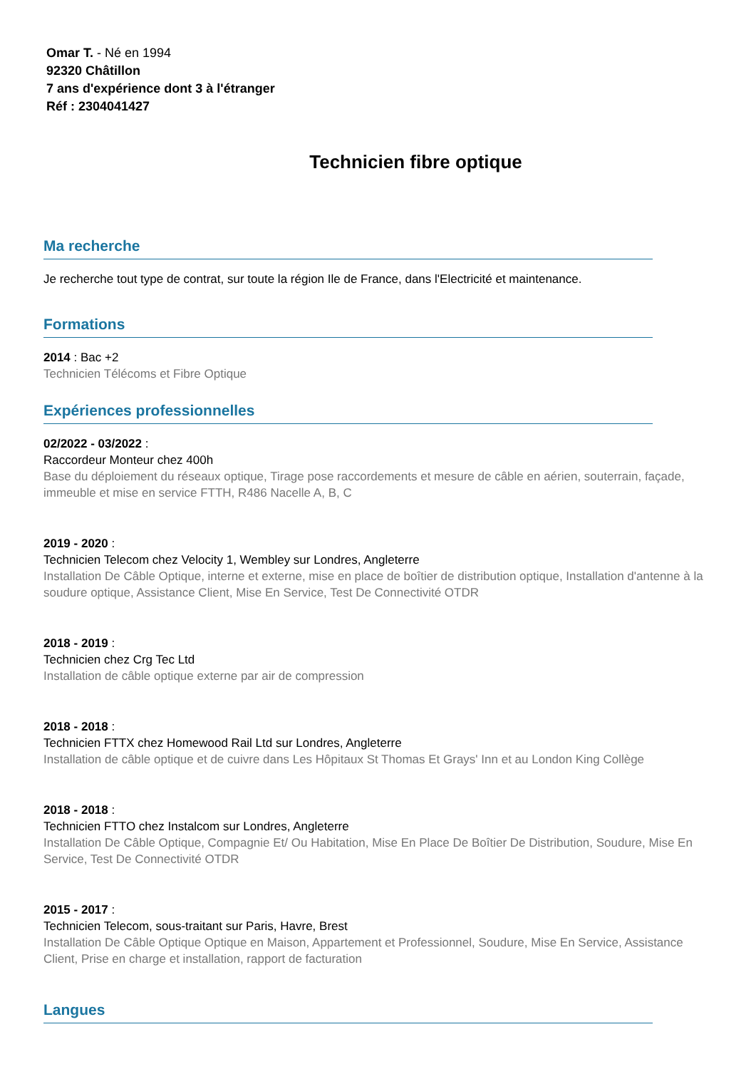Omar T. - Né en 1994
92320 Châtillon
7 ans d'expérience dont 3 à l'étranger
Réf : 2304041427
Technicien fibre optique
Ma recherche
Je recherche tout type de contrat, sur toute la région Ile de France, dans l'Electricité et maintenance.
Formations
2014 : Bac +2
Technicien Télécoms et Fibre Optique
Expériences professionnelles
02/2022 - 03/2022 :
Raccordeur Monteur chez 400h
Base du déploiement du réseaux optique, Tirage pose raccordements et mesure de câble en aérien, souterrain, façade, immeuble et mise en service FTTH, R486 Nacelle A, B, C
2019 - 2020 :
Technicien Telecom chez Velocity 1, Wembley sur Londres, Angleterre
Installation De Câble Optique, interne et externe, mise en place de boîtier de distribution optique, Installation d'antenne à la soudure optique, Assistance Client, Mise En Service, Test De Connectivité OTDR
2018 - 2019 :
Technicien chez Crg Tec Ltd
Installation de câble optique externe par air de compression
2018 - 2018 :
Technicien FTTX chez Homewood Rail Ltd sur Londres, Angleterre
Installation de câble optique et de cuivre dans Les Hôpitaux St Thomas Et Grays' Inn et au London King Collège
2018 - 2018 :
Technicien FTTO chez Instalcom sur Londres, Angleterre
Installation De Câble Optique, Compagnie Et/ Ou Habitation, Mise En Place De Boîtier De Distribution, Soudure, Mise En Service, Test De Connectivité OTDR
2015 - 2017 :
Technicien Telecom, sous-traitant sur Paris, Havre, Brest
Installation De Câble Optique Optique en Maison, Appartement et Professionnel, Soudure, Mise En Service, Assistance Client, Prise en charge et installation, rapport de facturation
Langues